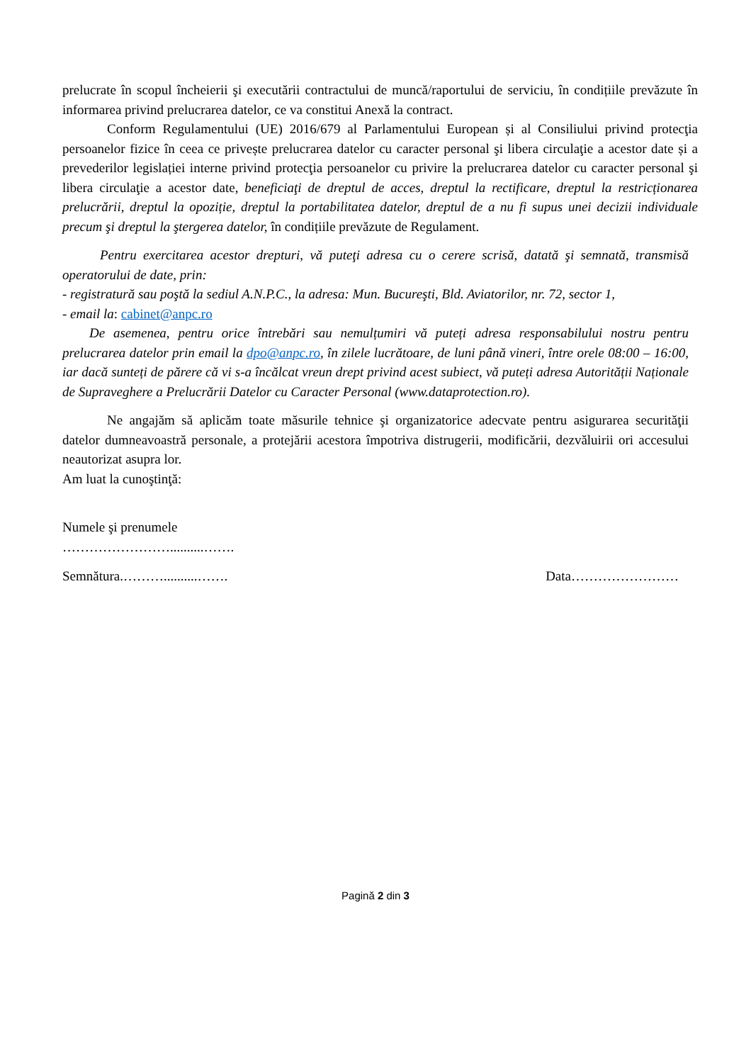prelucrate în scopul încheierii şi executării contractului de muncă/raportului de serviciu, în condițiile prevăzute în informarea privind prelucrarea datelor, ce va constitui Anexă la contract.
Conform Regulamentului (UE) 2016/679 al Parlamentului European și al Consiliului privind protecţia persoanelor fizice în ceea ce privește prelucrarea datelor cu caracter personal şi libera circulaţie a acestor date și a prevederilor legislației interne privind protecţia persoanelor cu privire la prelucrarea datelor cu caracter personal şi libera circulaţie a acestor date, beneficiaţi de dreptul de acces, dreptul la rectificare, dreptul la restricționarea prelucrării, dreptul la opoziție, dreptul la portabilitatea datelor, dreptul de a nu fi supus unei decizii individuale precum şi dreptul la ştergerea datelor, în condițiile prevăzute de Regulament.
Pentru exercitarea acestor drepturi, vă puteţi adresa cu o cerere scrisă, datată şi semnată, transmisă operatorului de date, prin:
- registratură sau poştă la sediul A.N.P.C., la adresa: Mun. Bucureşti, Bld. Aviatorilor, nr. 72, sector 1,
- email la: cabinet@anpc.ro
De asemenea, pentru orice întrebări sau nemulțumiri vă puteți adresa responsabilului nostru pentru prelucrarea datelor prin email la dpo@anpc.ro, în zilele lucrătoare, de luni până vineri, între orele 08:00 – 16:00, iar dacă sunteți de părere că vi s-a încălcat vreun drept privind acest subiect, vă puteți adresa Autorității Naționale de Supraveghere a Prelucrării Datelor cu Caracter Personal (www.dataprotection.ro).
Ne angajăm să aplicăm toate măsurile tehnice şi organizatorice adecvate pentru asigurarea securităţii datelor dumneavoastră personale, a protejării acestora împotriva distrugerii, modificării, dezvăluirii ori accesului neautorizat asupra lor.
Am luat la cunoştinţă:
Numele şi prenumele
……………………..........…….
Semnătura.………..........……. Data……………………
Pagină 2 din 3